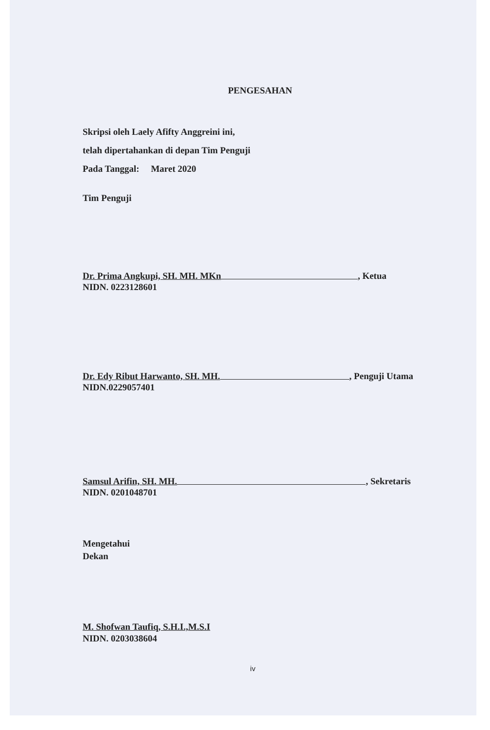PENGESAHAN
Skripsi oleh Laely Afifty Anggreini ini,
telah dipertahankan di depan Tim Penguji
Pada Tanggal: Maret 2020
Tim Penguji
Dr. Prima Angkupi, SH. MH. MKn , Ketua
NIDN. 0223128601
Dr. Edy Ribut Harwanto, SH. MH. , Penguji Utama
NIDN.0229057401
Samsul Arifin, SH. MH. , Sekretaris
NIDN. 0201048701
Mengetahui
Dekan
M. Shofwan Taufiq, S.H.I.,M.S.I
NIDN. 0203038604
iv